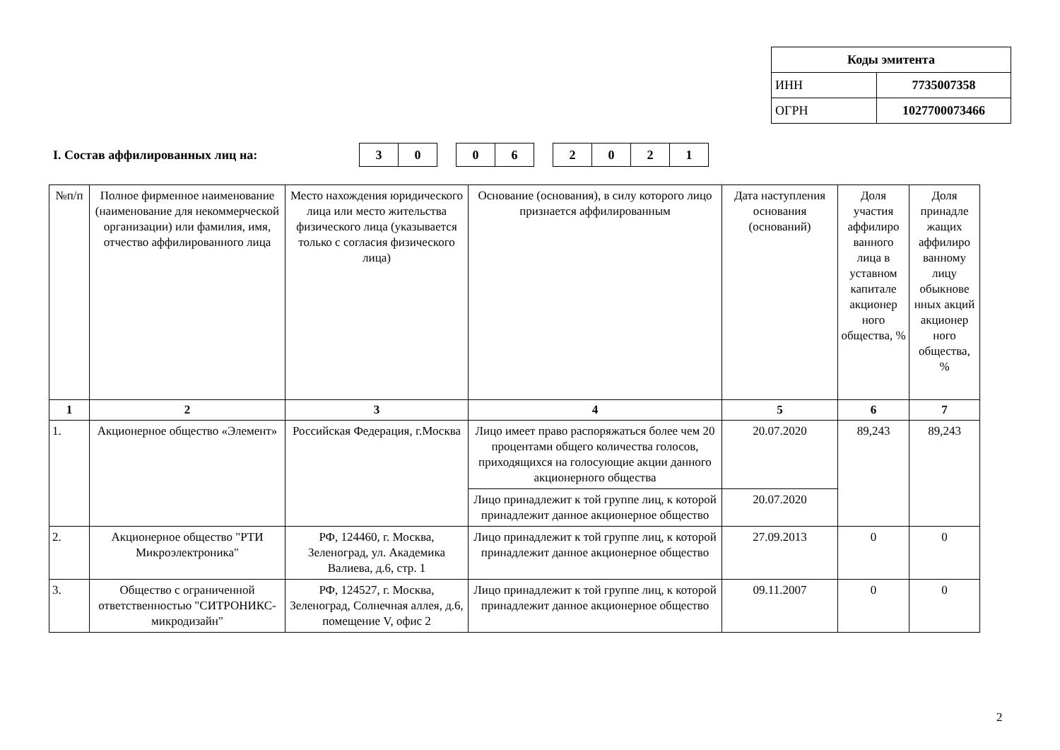| Коды эмитента | |
| ИНН | 7735007358 |
| ОГРН | 1027700073466 |
I. Состав аффилированных лиц на:
| 3 | 0 |
| 0 | 6 |
| 2 | 0 | 2 | 1 |
| №п/п | Полное фирменное наименование (наименование для некоммерческой организации) или фамилия, имя, отчество аффилированного лица | Место нахождения юридического лица или место жительства физического лица (указывается только с согласия физического лица) | Основание (основания), в силу которого лицо признается аффилированным | Дата наступления основания (оснований) | Доля участия аффилиро ванного лица в уставном капитале акционер ного общества, % | Доля принадле жащих аффилиро ванному лицу обыкнове нных акций акционер ного общества, % |
| --- | --- | --- | --- | --- | --- | --- |
| 1 | 2 | 3 | 4 | 5 | 6 | 7 |
| 1. | Акционерное общество «Элемент» | Российская Федерация, г.Москва | Лицо имеет право распоряжаться более чем 20 процентами общего количества голосов, приходящихся на голосующие акции данного акционерного общества | 20.07.2020 | 89,243 | 89,243 |
| | | | Лицо принадлежит к той группе лиц, к которой принадлежит данное акционерное общество | 20.07.2020 | | |
| 2. | Акционерное общество "РТИ Микроэлектроника" | РФ, 124460, г. Москва, Зеленоград, ул. Академика Валиева, д.6, стр. 1 | Лицо принадлежит к той группе лиц, к которой принадлежит данное акционерное общество | 27.09.2013 | 0 | 0 |
| 3. | Общество с ограниченной ответственностью "СИТРОНИКС-микродизайн" | РФ, 124527, г. Москва, Зеленоград, Солнечная аллея, д.6, помещение V, офис 2 | Лицо принадлежит к той группе лиц, к которой принадлежит данное акционерное общество | 09.11.2007 | 0 | 0 |
2